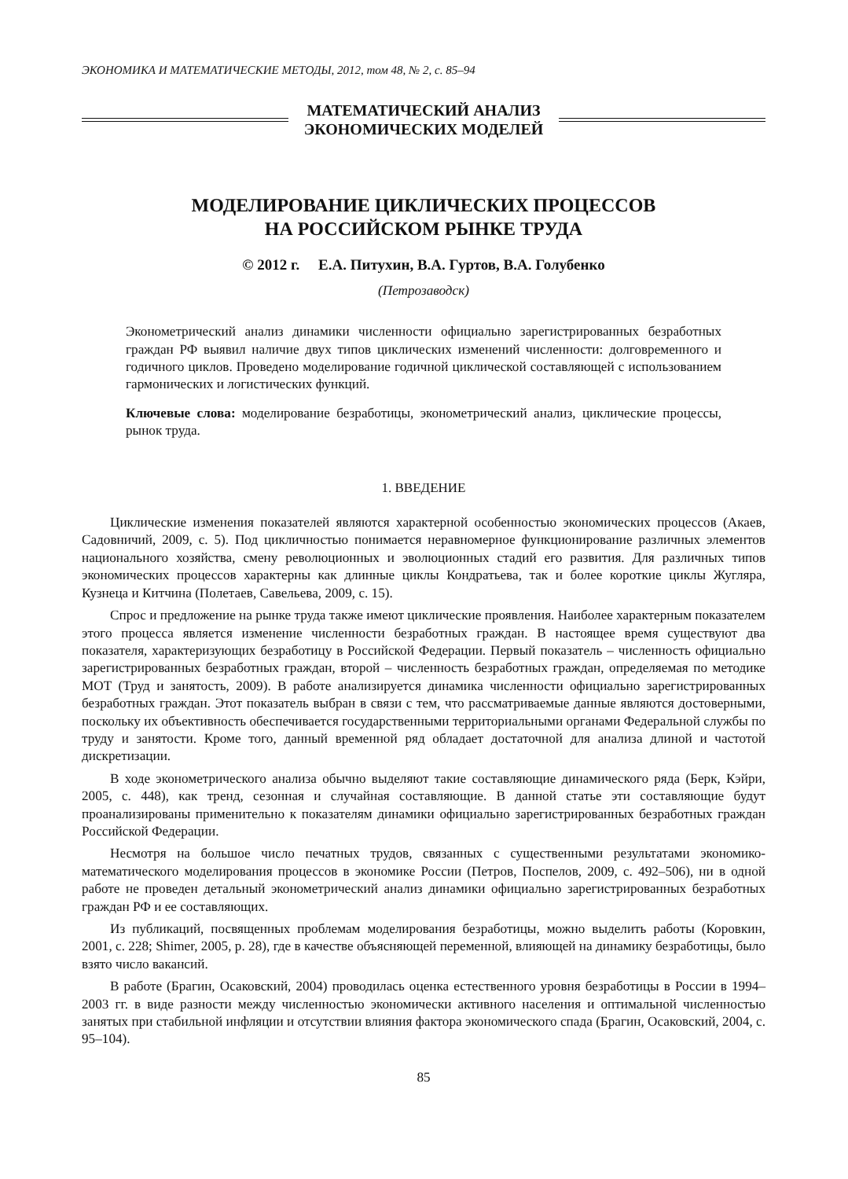ЭКОНОМИКА И МАТЕМАТИЧЕСКИЕ МЕТОДЫ, 2012, том 48, № 2, с. 85–94
МАТЕМАТИЧЕСКИЙ АНАЛИЗ
ЭКОНОМИЧЕСКИХ МОДЕЛЕЙ
МОДЕЛИРОВАНИЕ ЦИКЛИЧЕСКИХ ПРОЦЕССОВ
НА РОССИЙСКОМ РЫНКЕ ТРУДА
© 2012 г. Е.А. Питухин, В.А. Гуртов, В.А. Голубенко
(Петрозаводск)
Эконометрический анализ динамики численности официально зарегистрированных безработных граждан РФ выявил наличие двух типов циклических изменений численности: долговременного и годичного циклов. Проведено моделирование годичной циклической составляющей с использованием гармонических и логистических функций.
Ключевые слова: моделирование безработицы, эконометрический анализ, циклические процессы, рынок труда.
1. ВВЕДЕНИЕ
Циклические изменения показателей являются характерной особенностью экономических процессов (Акаев, Садовничий, 2009, с. 5). Под цикличностью понимается неравномерное функционирование различных элементов национального хозяйства, смену революционных и эволюционных стадий его развития. Для различных типов экономических процессов характерны как длинные циклы Кондратьева, так и более короткие циклы Жугляра, Кузнеца и Китчина (Полетаев, Савельева, 2009, с. 15).
Спрос и предложение на рынке труда также имеют циклические проявления. Наиболее характерным показателем этого процесса является изменение численности безработных граждан. В настоящее время существуют два показателя, характеризующих безработицу в Российской Федерации. Первый показатель – численность официально зарегистрированных безработных граждан, второй – численность безработных граждан, определяемая по методике МОТ (Труд и занятость, 2009). В работе анализируется динамика численности официально зарегистрированных безработных граждан. Этот показатель выбран в связи с тем, что рассматриваемые данные являются достоверными, поскольку их объективность обеспечивается государственными территориальными органами Федеральной службы по труду и занятости. Кроме того, данный временной ряд обладает достаточной для анализа длиной и частотой дискретизации.
В ходе эконометрического анализа обычно выделяют такие составляющие динамического ряда (Берк, Кэйри, 2005, с. 448), как тренд, сезонная и случайная составляющие. В данной статье эти составляющие будут проанализированы применительно к показателям динамики официально зарегистрированных безработных граждан Российской Федерации.
Несмотря на большое число печатных трудов, связанных с существенными результатами экономико-математического моделирования процессов в экономике России (Петров, Поспелов, 2009, с. 492–506), ни в одной работе не проведен детальный эконометрический анализ динамики официально зарегистрированных безработных граждан РФ и ее составляющих.
Из публикаций, посвященных проблемам моделирования безработицы, можно выделить работы (Коровкин, 2001, с. 228; Shimer, 2005, p. 28), где в качестве объясняющей переменной, влияющей на динамику безработицы, было взято число вакансий.
В работе (Брагин, Осаковский, 2004) проводилась оценка естественного уровня безработицы в России в 1994–2003 гг. в виде разности между численностью экономически активного населения и оптимальной численностью занятых при стабильной инфляции и отсутствии влияния фактора экономического спада (Брагин, Осаковский, 2004, с. 95–104).
85